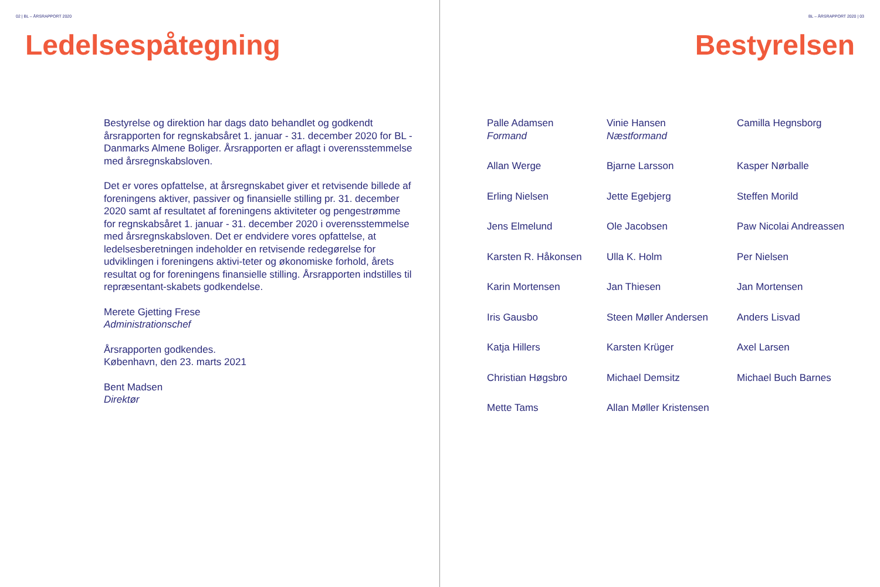02 | BL – ÅRSRAPPORT 2020
Ledelsespåtegning
Bestyrelse og direktion har dags dato behandlet og godkendt årsrapporten for regnskabsåret 1. januar - 31. december 2020 for BL - Danmarks Almene Boliger. Årsrapporten er aflagt i overensstemmelse med årsregnskabsloven.
Det er vores opfattelse, at årsregnskabet giver et retvisende billede af foreningens aktiver, passiver og finansielle stilling pr. 31. december 2020 samt af resultatet af foreningens aktiviteter og pengestrømme for regnskabsåret 1. januar - 31. december 2020 i overensstemmelse med årsregnskabsloven. Det er endvidere vores opfattelse, at ledelsesberetningen indeholder en retvisende redegørelse for udviklingen i foreningens aktivi-teter og økonomiske forhold, årets resultat og for foreningens finansielle stilling. Årsrapporten indstilles til repræsentant-skabets godkendelse.
Merete Gjetting Frese
Administrationschef
Årsrapporten godkendes.
København, den 23. marts 2021
Bent Madsen
Direktør
BL – ÅRSRAPPORT 2020 | 03
Bestyrelsen
Palle Adamsen
Formand
Vinie Hansen
Næstformand
Camilla Hegnsborg
Allan Werge
Bjarne Larsson
Kasper Nørballe
Erling Nielsen
Jette Egebjerg
Steffen Morild
Jens Elmelund
Ole Jacobsen
Paw Nicolai Andreassen
Karsten R. Håkonsen
Ulla K. Holm
Per Nielsen
Karin Mortensen
Jan Thiesen
Jan Mortensen
Iris Gausbo
Steen Møller Andersen
Anders Lisvad
Katja Hillers
Karsten Krüger
Axel Larsen
Christian Høgsbro
Michael Demsitz
Michael Buch Barnes
Mette Tams
Allan Møller Kristensen